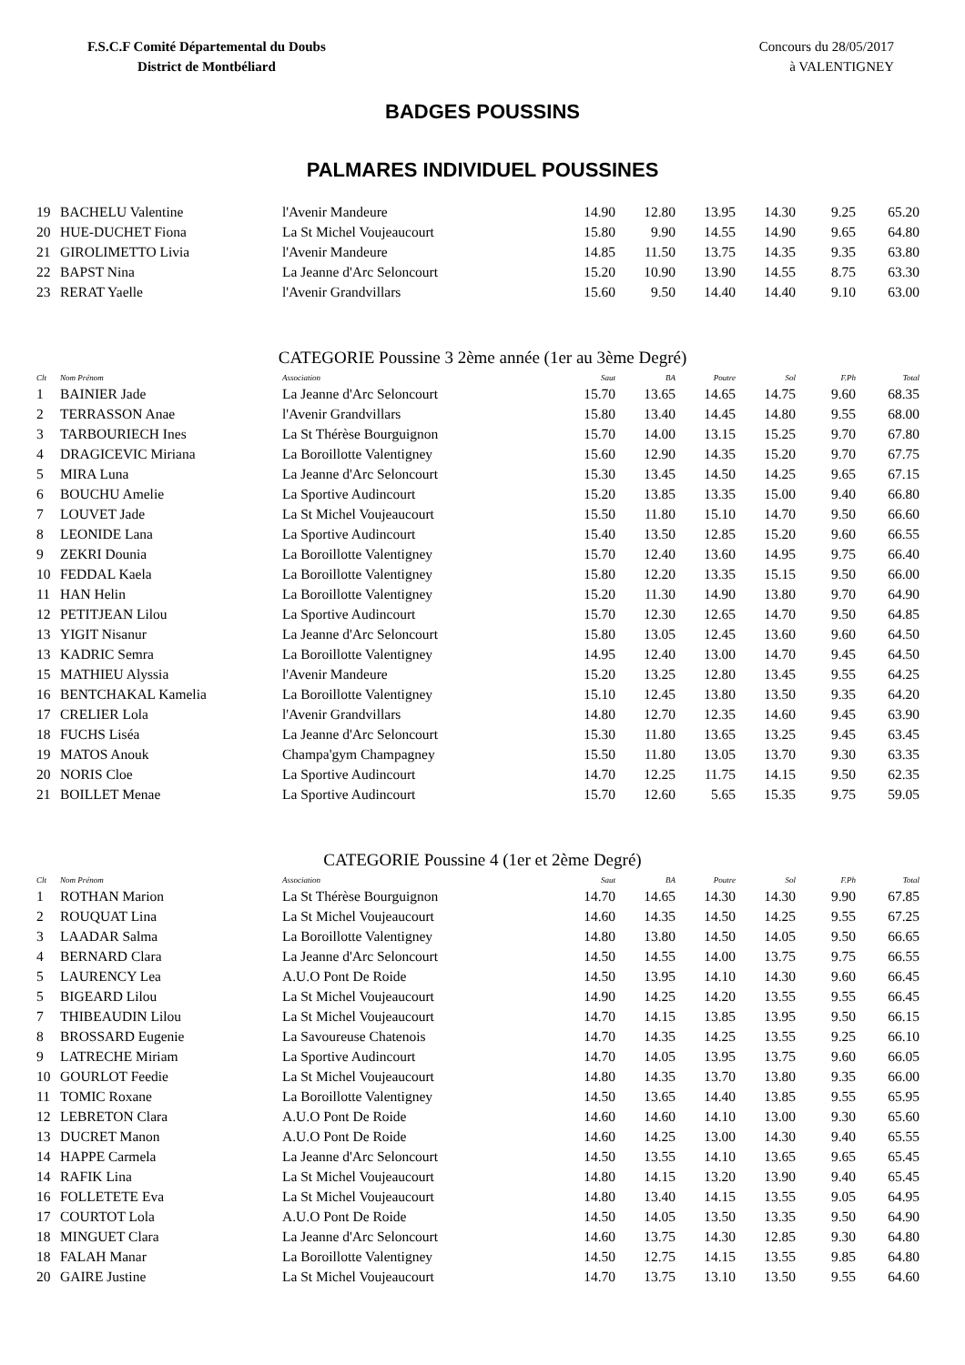F.S.C.F Comité Départemental du Doubs
District de Montbéliard
Concours du 28/05/2017
à VALENTIGNEY
BADGES POUSSINS
PALMARES INDIVIDUEL POUSSINES
| 19 | BACHELU Valentine | l'Avenir Mandeure | 14.90 | 12.80 | 13.95 | 14.30 | 9.25 | 65.20 |
| 20 | HUE-DUCHET Fiona | La St Michel Voujeaucourt | 15.80 | 9.90 | 14.55 | 14.90 | 9.65 | 64.80 |
| 21 | GIROLIMETTO Livia | l'Avenir Mandeure | 14.85 | 11.50 | 13.75 | 14.35 | 9.35 | 63.80 |
| 22 | BAPST Nina | La Jeanne d'Arc Seloncourt | 15.20 | 10.90 | 13.90 | 14.55 | 8.75 | 63.30 |
| 23 | RERAT Yaelle | l'Avenir Grandvillars | 15.60 | 9.50 | 14.40 | 14.40 | 9.10 | 63.00 |
CATEGORIE Poussine 3 2ème année (1er au 3ème Degré)
| Clt | Nom Prénom | Association | Saut | BA | Poutre | Sol | F.Ph | Total |
| --- | --- | --- | --- | --- | --- | --- | --- | --- |
| 1 | BAINIER Jade | La Jeanne d'Arc Seloncourt | 15.70 | 13.65 | 14.65 | 14.75 | 9.60 | 68.35 |
| 2 | TERRASSON Anae | l'Avenir Grandvillars | 15.80 | 13.40 | 14.45 | 14.80 | 9.55 | 68.00 |
| 3 | TARBOURIECH Ines | La St Thérèse Bourguignon | 15.70 | 14.00 | 13.15 | 15.25 | 9.70 | 67.80 |
| 4 | DRAGICEVIC Miriana | La Boroillotte Valentigney | 15.60 | 12.90 | 14.35 | 15.20 | 9.70 | 67.75 |
| 5 | MIRA Luna | La Jeanne d'Arc Seloncourt | 15.30 | 13.45 | 14.50 | 14.25 | 9.65 | 67.15 |
| 6 | BOUCHU Amelie | La Sportive Audincourt | 15.20 | 13.85 | 13.35 | 15.00 | 9.40 | 66.80 |
| 7 | LOUVET Jade | La St Michel Voujeaucourt | 15.50 | 11.80 | 15.10 | 14.70 | 9.50 | 66.60 |
| 8 | LEONIDE Lana | La Sportive Audincourt | 15.40 | 13.50 | 12.85 | 15.20 | 9.60 | 66.55 |
| 9 | ZEKRI Dounia | La Boroillotte Valentigney | 15.70 | 12.40 | 13.60 | 14.95 | 9.75 | 66.40 |
| 10 | FEDDAL Kaela | La Boroillotte Valentigney | 15.80 | 12.20 | 13.35 | 15.15 | 9.50 | 66.00 |
| 11 | HAN Helin | La Boroillotte Valentigney | 15.20 | 11.30 | 14.90 | 13.80 | 9.70 | 64.90 |
| 12 | PETITJEAN Lilou | La Sportive Audincourt | 15.70 | 12.30 | 12.65 | 14.70 | 9.50 | 64.85 |
| 13 | YIGIT Nisanur | La Jeanne d'Arc Seloncourt | 15.80 | 13.05 | 12.45 | 13.60 | 9.60 | 64.50 |
| 13 | KADRIC Semra | La Boroillotte Valentigney | 14.95 | 12.40 | 13.00 | 14.70 | 9.45 | 64.50 |
| 15 | MATHIEU Alyssia | l'Avenir Mandeure | 15.20 | 13.25 | 12.80 | 13.45 | 9.55 | 64.25 |
| 16 | BENTCHAKAL Kamelia | La Boroillotte Valentigney | 15.10 | 12.45 | 13.80 | 13.50 | 9.35 | 64.20 |
| 17 | CRELIER Lola | l'Avenir Grandvillars | 14.80 | 12.70 | 12.35 | 14.60 | 9.45 | 63.90 |
| 18 | FUCHS Liséa | La Jeanne d'Arc Seloncourt | 15.30 | 11.80 | 13.65 | 13.25 | 9.45 | 63.45 |
| 19 | MATOS Anouk | Champa'gym Champagney | 15.50 | 11.80 | 13.05 | 13.70 | 9.30 | 63.35 |
| 20 | NORIS Cloe | La Sportive Audincourt | 14.70 | 12.25 | 11.75 | 14.15 | 9.50 | 62.35 |
| 21 | BOILLET Menae | La Sportive Audincourt | 15.70 | 12.60 | 5.65 | 15.35 | 9.75 | 59.05 |
CATEGORIE Poussine 4 (1er et 2ème Degré)
| Clt | Nom Prénom | Association | Saut | BA | Poutre | Sol | F.Ph | Total |
| --- | --- | --- | --- | --- | --- | --- | --- | --- |
| 1 | ROTHAN Marion | La St Thérèse Bourguignon | 14.70 | 14.65 | 14.30 | 14.30 | 9.90 | 67.85 |
| 2 | ROUQUAT Lina | La St Michel Voujeaucourt | 14.60 | 14.35 | 14.50 | 14.25 | 9.55 | 67.25 |
| 3 | LAADAR Salma | La Boroillotte Valentigney | 14.80 | 13.80 | 14.50 | 14.05 | 9.50 | 66.65 |
| 4 | BERNARD Clara | La Jeanne d'Arc Seloncourt | 14.50 | 14.55 | 14.00 | 13.75 | 9.75 | 66.55 |
| 5 | LAURENCY Lea | A.U.O Pont De Roide | 14.50 | 13.95 | 14.10 | 14.30 | 9.60 | 66.45 |
| 5 | BIGEARD Lilou | La St Michel Voujeaucourt | 14.90 | 14.25 | 14.20 | 13.55 | 9.55 | 66.45 |
| 7 | THIBEAUDIN Lilou | La St Michel Voujeaucourt | 14.70 | 14.15 | 13.85 | 13.95 | 9.50 | 66.15 |
| 8 | BROSSARD Eugenie | La Savoureuse Chatenois | 14.70 | 14.35 | 14.25 | 13.55 | 9.25 | 66.10 |
| 9 | LATRECHE Miriam | La Sportive Audincourt | 14.70 | 14.05 | 13.95 | 13.75 | 9.60 | 66.05 |
| 10 | GOURLOT Feedie | La St Michel Voujeaucourt | 14.80 | 14.35 | 13.70 | 13.80 | 9.35 | 66.00 |
| 11 | TOMIC Roxane | La Boroillotte Valentigney | 14.50 | 13.65 | 14.40 | 13.85 | 9.55 | 65.95 |
| 12 | LEBRETON Clara | A.U.O Pont De Roide | 14.60 | 14.60 | 14.10 | 13.00 | 9.30 | 65.60 |
| 13 | DUCRET Manon | A.U.O Pont De Roide | 14.60 | 14.25 | 13.00 | 14.30 | 9.40 | 65.55 |
| 14 | HAPPE Carmela | La Jeanne d'Arc Seloncourt | 14.50 | 13.55 | 14.10 | 13.65 | 9.65 | 65.45 |
| 14 | RAFIK Lina | La St Michel Voujeaucourt | 14.80 | 14.15 | 13.20 | 13.90 | 9.40 | 65.45 |
| 16 | FOLLETETE Eva | La St Michel Voujeaucourt | 14.80 | 13.40 | 14.15 | 13.55 | 9.05 | 64.95 |
| 17 | COURTOT Lola | A.U.O Pont De Roide | 14.50 | 14.05 | 13.50 | 13.35 | 9.50 | 64.90 |
| 18 | MINGUET Clara | La Jeanne d'Arc Seloncourt | 14.60 | 13.75 | 14.30 | 12.85 | 9.30 | 64.80 |
| 18 | FALAH Manar | La Boroillotte Valentigney | 14.50 | 12.75 | 14.15 | 13.55 | 9.85 | 64.80 |
| 20 | GAIRE Justine | La St Michel Voujeaucourt | 14.70 | 13.75 | 13.10 | 13.50 | 9.55 | 64.60 |